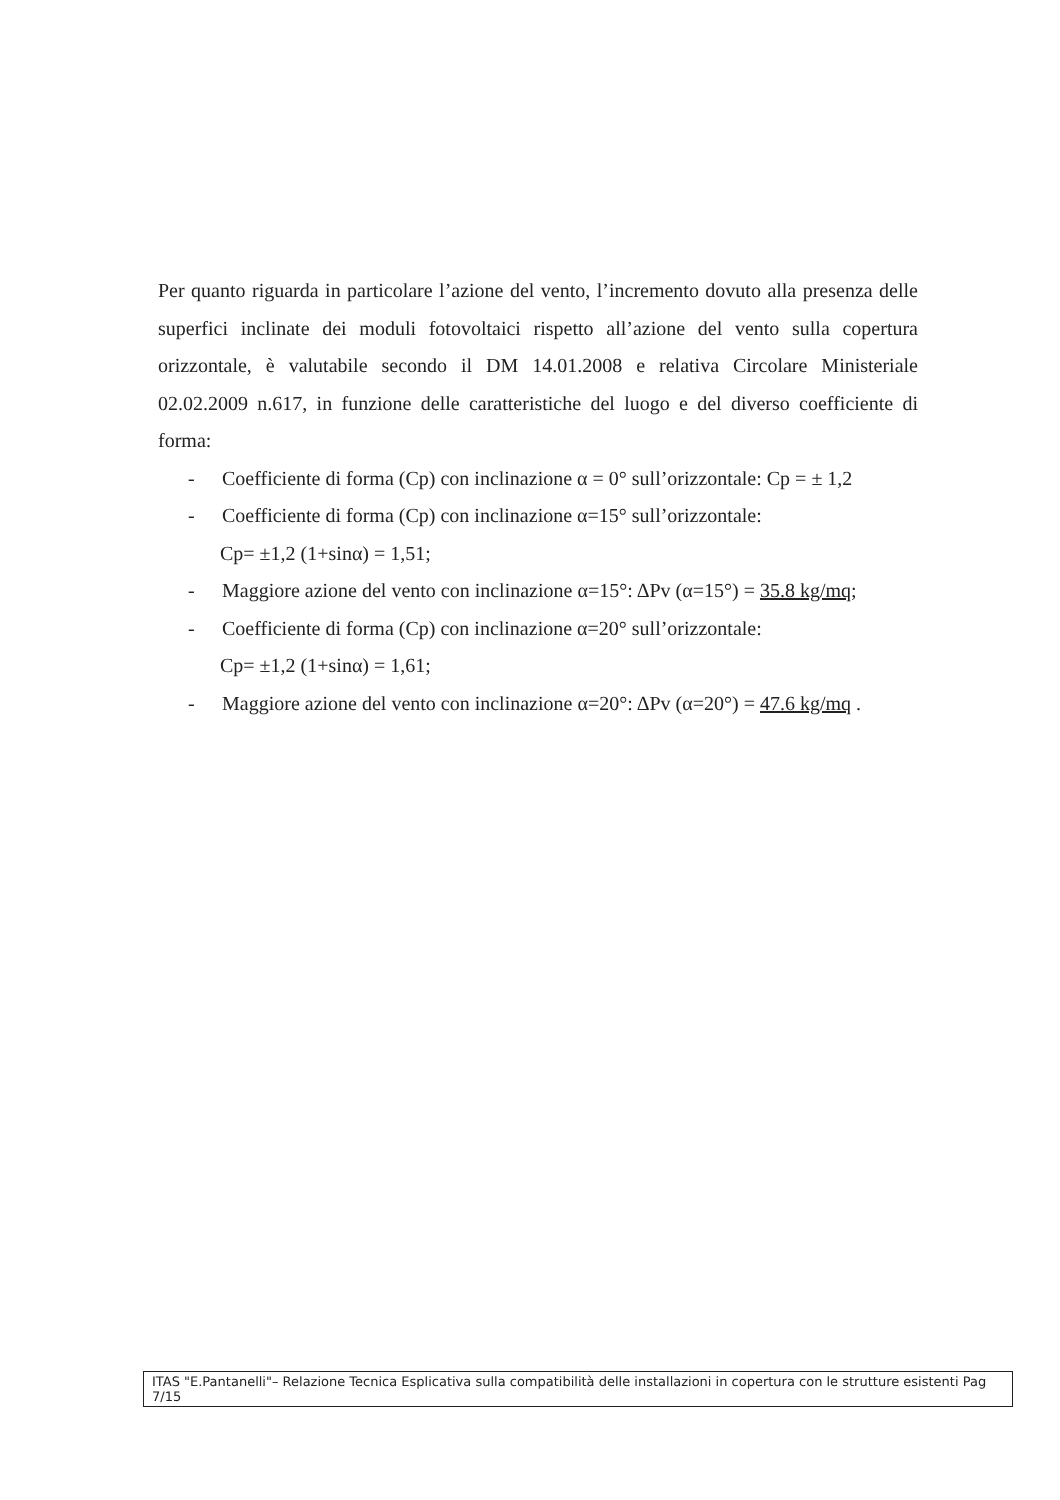Per quanto riguarda in particolare l’azione del vento, l’incremento dovuto alla presenza delle superfici inclinate dei moduli fotovoltaici rispetto all’azione del vento sulla copertura orizzontale, è valutabile secondo il DM 14.01.2008 e relativa Circolare Ministeriale 02.02.2009 n.617, in funzione delle caratteristiche del luogo e del diverso coefficiente di forma:
- Coefficiente di forma (Cp) con inclinazione α = 0° sull’orizzontale: Cp = ± 1,2
- Coefficiente di forma (Cp) con inclinazione α=15° sull’orizzontale:
Cp= ±1,2 (1+sinα) = 1,51;
- Maggiore azione del vento con inclinazione α=15°: ΔPv (α=15°) = 35.8 kg/mq;
- Coefficiente di forma (Cp) con inclinazione α=20° sull’orizzontale:
Cp= ±1,2 (1+sinα) = 1,61;
- Maggiore azione del vento con inclinazione α=20°: ΔPv (α=20°) = 47.6 kg/mq .
ITAS "E.Pantanelli"– Relazione Tecnica Esplicativa sulla compatibilità delle installazioni in copertura con le strutture esistenti Pag 7/15